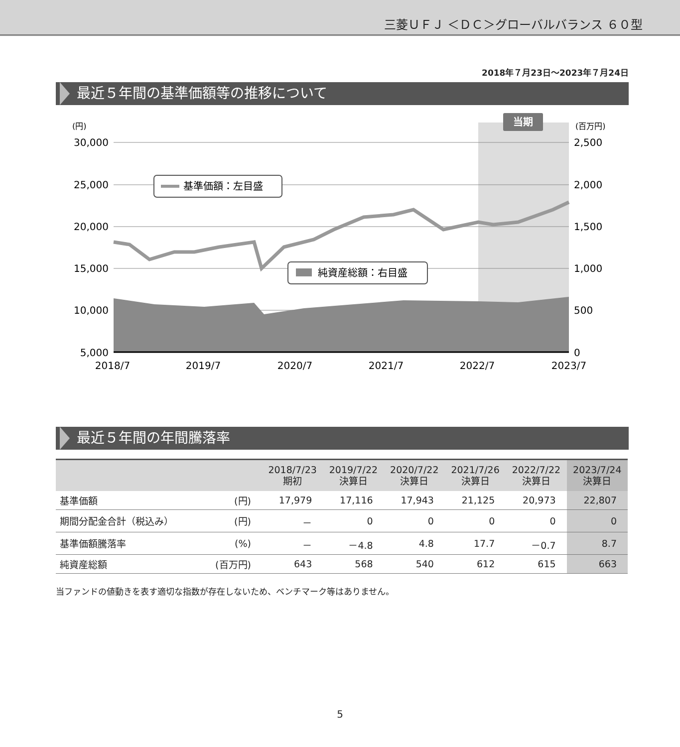三菱ＵＦＪ ＜ＤＣ＞グローバルバランス ６０型
2018年７月23日～2023年７月24日
最近５年間の基準価額等の推移について
当期
(円)
(百万円)
30,000
25,000
20,000
15,000
10,000
5,000
2,500
2,000
1,500
1,000
500
0
2018/7
2019/7
2020/7
2021/7
2022/7
2023/7
基準価額：左目盛
純資産総額：右目盛
最近５年間の年間騰落率
| | | 2018/7/23 期初 | 2019/7/22 決算日 | 2020/7/22 決算日 | 2021/7/26 決算日 | 2022/7/22 決算日 | 2023/7/24 決算日 |
| --- | --- | --- | --- | --- | --- | --- | --- |
| 基準価額 | (円) | 17,979 | 17,116 | 17,943 | 21,125 | 20,973 | 22,807 |
| 期間分配金合計（税込み） | (円) | － | 0 | 0 | 0 | 0 | 0 |
| 基準価額騰落率 | (%) | － | －4.8 | 4.8 | 17.7 | －0.7 | 8.7 |
| 純資産総額 | (百万円) | 643 | 568 | 540 | 612 | 615 | 663 |
当ファンドの値動きを表す適切な指数が存在しないため、ベンチマーク等はありません。
5